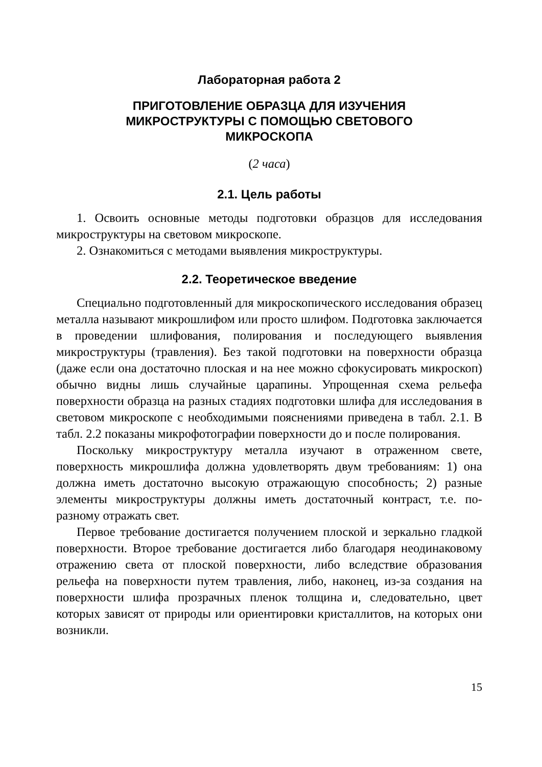Лабораторная работа 2
ПРИГОТОВЛЕНИЕ ОБРАЗЦА ДЛЯ ИЗУЧЕНИЯ
МИКРОСТРУКТУРЫ С ПОМОЩЬЮ СВЕТОВОГО
МИКРОСКОПА
(2 часа)
2.1. Цель работы
1. Освоить основные методы подготовки образцов для исследования микроструктуры на световом микроскопе.
2. Ознакомиться с методами выявления микроструктуры.
2.2. Теоретическое введение
Специально подготовленный для микроскопического исследования образец металла называют микрошлифом или просто шлифом. Подготовка заключается в проведении шлифования, полирования и последующего выявления микроструктуры (травления). Без такой подготовки на поверхности образца (даже если она достаточно плоская и на нее можно сфокусировать микроскоп) обычно видны лишь случайные царапины. Упрощенная схема рельефа поверхности образца на разных стадиях подготовки шлифа для исследования в световом микроскопе с необходимыми пояснениями приведена в табл. 2.1. В табл. 2.2 показаны микрофотографии поверхности до и после полирования.
Поскольку микроструктуру металла изучают в отраженном свете, поверхность микрошлифа должна удовлетворять двум требованиям: 1) она должна иметь достаточно высокую отражающую способность; 2) разные элементы микроструктуры должны иметь достаточный контраст, т.е. по-разному отражать свет.
Первое требование достигается получением плоской и зеркально гладкой поверхности. Второе требование достигается либо благодаря неодинаковому отражению света от плоской поверхности, либо вследствие образования рельефа на поверхности путем травления, либо, наконец, из-за создания на поверхности шлифа прозрачных пленок толщина и, следовательно, цвет которых зависят от природы или ориентировки кристаллитов, на которых они возникли.
15